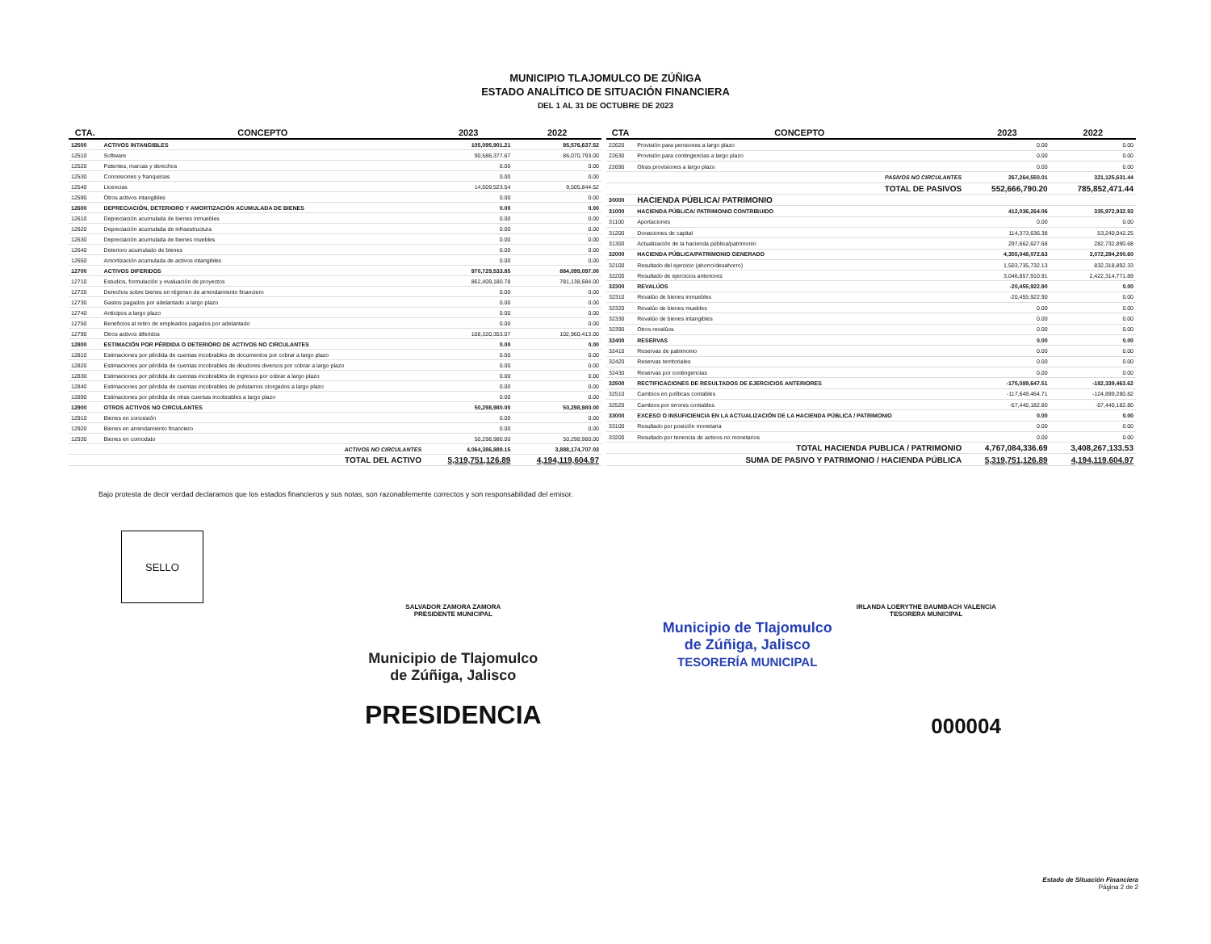MUNICIPIO TLAJOMULCO DE ZÚÑIGA
ESTADO ANALÍTICO DE SITUACIÓN FINANCIERA
DEL 1 AL 31 DE OCTUBRE DE 2023
| CTA. | CONCEPTO | 2023 | 2022 |
| --- | --- | --- | --- |
| 12500 | ACTIVOS INTANGIBLES | 105,095,901.21 | 95,576,637.52 |
| 12510 | Software | 90,586,377.67 | 86,070,793.00 |
| 12520 | Patentes, marcas y derechos | 0.00 | 0.00 |
| 12530 | Concesiones y franquicias | 0.00 | 0.00 |
| 12540 | Licencias | 14,509,523.54 | 9,505,844.52 |
| 12590 | Otros activos intangibles | 0.00 | 0.00 |
| 12600 | DEPRECIACIÓN, DETERIORO Y AMORTIZACIÓN ACUMULADA DE BIENES | 0.00 | 0.00 |
| 12610 | Depreciación acumulada de bienes inmuebles | 0.00 | 0.00 |
| 12620 | Depreciación acumulada de infraestructura | 0.00 | 0.00 |
| 12630 | Depreciación acumulada de bienes muebles | 0.00 | 0.00 |
| 12640 | Deterioro acumulado de bienes | 0.00 | 0.00 |
| 12650 | Amortización acumulada de activos intangibles | 0.00 | 0.00 |
| 12700 | ACTIVOS DIFERIDOS | 970,729,533.85 | 884,099,097.00 |
| 12710 | Estudios, formulación y evaluación de proyectos | 862,409,180.78 | 781,138,684.00 |
| 12720 | Derechos sobre bienes en régimen de arrendamiento financiero | 0.00 | 0.00 |
| 12730 | Gastos pagados por adelantado a largo plazo | 0.00 | 0.00 |
| 12740 | Anticipos a largo plazo | 0.00 | 0.00 |
| 12750 | Beneficios al retiro de empleados pagados por adelantado | 0.00 | 0.00 |
| 12790 | Otros activos diferidos | 108,320,353.07 | 102,960,413.00 |
| 12800 | ESTIMACIÓN POR PÉRDIDA O DETERIORO DE ACTIVOS NO CIRCULANTES | 0.00 | 0.00 |
| 12810 | Estimaciones por pérdida de cuentas incobrables de documentos por cobrar a largo plazo | 0.00 | 0.00 |
| 12820 | Estimaciones por pérdida de cuentas incobrables de deudores diversos por cobrar a largo plazo | 0.00 | 0.00 |
| 12830 | Estimaciones por pérdida de cuentas incobrables de ingresos por cobrar a largo plazo | 0.00 | 0.00 |
| 12840 | Estimaciones por pérdida de cuentas incobrables de préstamos otorgados a largo plazo | 0.00 | 0.00 |
| 12890 | Estimaciones por pérdida de otras cuentas incobrables a largo plazo | 0.00 | 0.00 |
| 12900 | OTROS ACTIVOS NO CIRCULANTES | 50,298,980.00 | 50,298,980.00 |
| 12910 | Bienes en concesión | 0.00 | 0.00 |
| 12920 | Bienes en arrendamiento financiero | 0.00 | 0.00 |
| 12930 | Bienes en comodato | 50,298,980.00 | 50,298,980.00 |
| | ACTIVOS NO CIRCULANTES | 4,064,386,889.15 | 3,888,174,707.03 |
| | TOTAL DEL ACTIVO | 5,319,751,126.89 | 4,194,119,604.97 |
| CTA | CONCEPTO | 2023 | 2022 |
| --- | --- | --- | --- |
| 22620 | Provisión para pensiones a largo plazo | 0.00 | 0.00 |
| 22630 | Provisión para contingencias a largo plazo | 0.00 | 0.00 |
| 22690 | Otras provisiones a largo plazo | 0.00 | 0.00 |
| | PASIVOS NO CIRCULANTES | 267,264,550.01 | 321,125,631.44 |
| | TOTAL DE PASIVOS | 552,666,790.20 | 785,852,471.44 |
| 30000 | HACIENDA PÚBLICA/ PATRIMONIO | | |
| 31000 | HACIENDA PÚBLICA/ PATRIMONIO CONTRIBUIDO | 412,036,264.06 | 335,972,932.93 |
| 31100 | Aportaciones | 0.00 | 0.00 |
| 31200 | Donaciones de capital | 114,373,636.38 | 53,240,042.25 |
| 31300 | Actualización de la hacienda pública/patrimonio | 297,662,627.68 | 282,732,890.68 |
| 32000 | HACIENDA PÚBLICA/PATRIMONIO GENERADO | 4,355,048,072.63 | 3,072,294,200.60 |
| 32100 | Resultado del ejercicio (ahorro/desahorro) | 1,503,735,732.13 | 832,318,892.33 |
| 32200 | Resultado de ejercicios anteriores | 3,046,857,910.91 | 2,422,314,771.89 |
| 32300 | REVALÚOS | -20,455,922.90 | 0.00 |
| 32310 | Revalúo de bienes inmuebles | -20,455,922.90 | 0.00 |
| 32320 | Revalúo de bienes muebles | 0.00 | 0.00 |
| 32330 | Revalúo de bienes intangibles | 0.00 | 0.00 |
| 32390 | Otros revalúos | 0.00 | 0.00 |
| 32400 | RESERVAS | 0.00 | 0.00 |
| 32410 | Reservas de patrimonio | 0.00 | 0.00 |
| 32420 | Reservas territoriales | 0.00 | 0.00 |
| 32430 | Reservas por contingencias | 0.00 | 0.00 |
| 32500 | RECTIFICACIONES DE RESULTADOS DE EJERCICIOS ANTERIORES | -175,089,647.51 | -182,339,463.62 |
| 32510 | Cambios en políticas contables | -117,649,464.71 | -124,899,280.82 |
| 32520 | Cambios por errores contables | -57,440,182.80 | -57,440,182.80 |
| 33000 | EXCESO O INSUFICIENCIA EN LA ACTUALIZACIÓN DE LA HACIENDA PÚBLICA / PATRIMONIO | 0.00 | 0.00 |
| 33100 | Resultado por posición monetaria | 0.00 | 0.00 |
| 33200 | Resultado por tenencia de activos no monetarios | 0.00 | 0.00 |
| | TOTAL HACIENDA PUBLICA / PATRIMONIO | 4,767,084,336.69 | 3,408,267,133.53 |
| | SUMA DE PASIVO Y PATRIMONIO / HACIENDA PÚBLICA | 5,319,751,126.89 | 4,194,119,604.97 |
Bajo protesta de decir verdad declaramos que los estados financieros y sus notas, son razonablemente correctos y son responsabilidad del emisor.
SELLO
SALVADOR ZAMORA ZAMORA
PRESIDENTE MUNICIPAL
Municipio de Tlajomulco
de Zúñiga, Jalisco
PRESIDENCIA
Municipio de Tlajomulco
de Zúñiga, Jalisco
TESORERÍA MUNICIPAL
IRLANDA LOERYTHE BAUMBACH VALENCIA
TESORERA MUNICIPAL
000004
Estado de Situación Financiera
Página 2 de 2